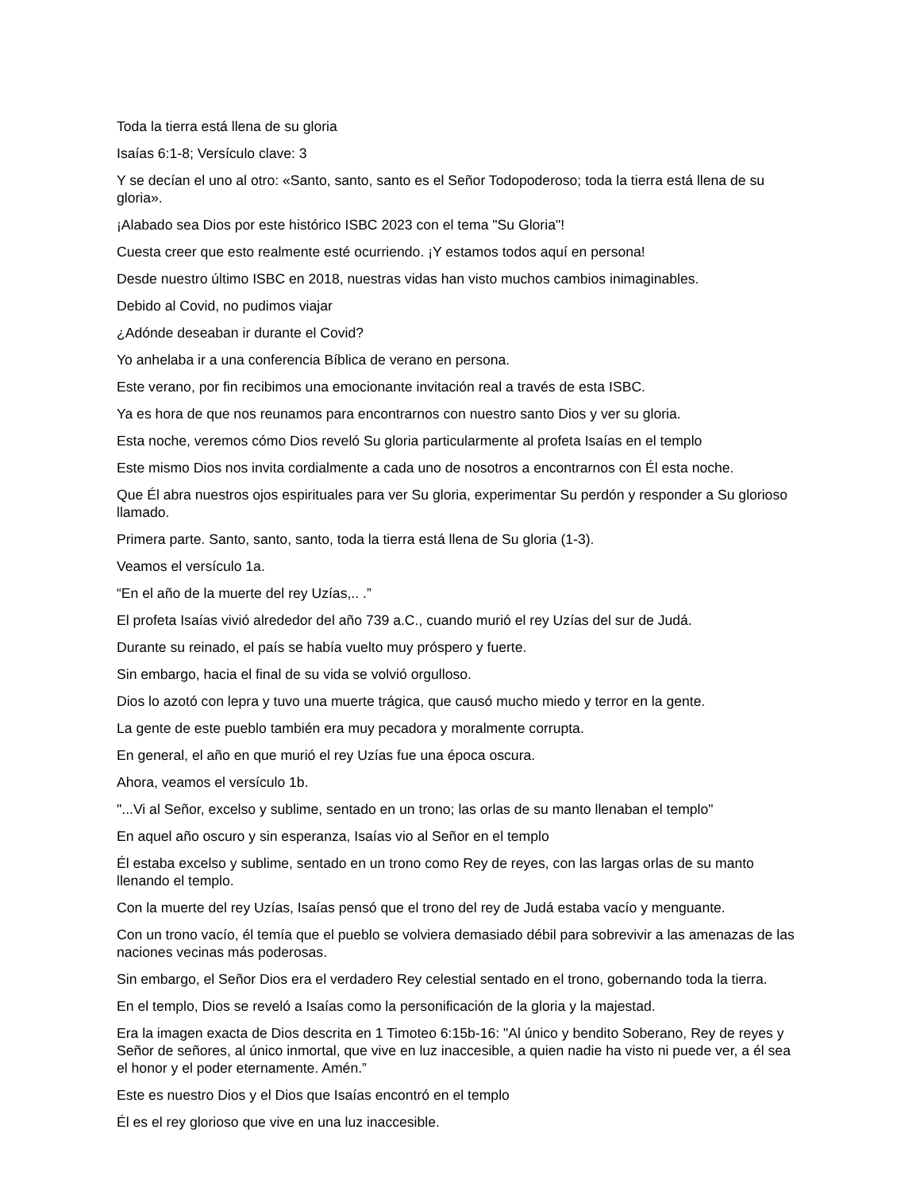Toda la tierra está llena de su gloria
Isaías 6:1-8; Versículo clave: 3
Y se decían el uno al otro: «Santo, santo, santo es el Señor Todopoderoso; toda la tierra está llena de su gloria».
¡Alabado sea Dios por este histórico ISBC 2023 con el tema "Su Gloria"!
Cuesta creer que esto realmente esté ocurriendo. ¡Y estamos todos aquí en persona!
Desde nuestro último ISBC en 2018, nuestras vidas han visto muchos cambios inimaginables.
Debido al Covid, no pudimos viajar
¿Adónde deseaban ir durante el Covid?
Yo anhelaba ir a una conferencia Bíblica de verano en persona.
Este verano, por fin recibimos una emocionante invitación real a través de esta ISBC.
Ya es hora de que nos reunamos para encontrarnos con nuestro santo Dios y ver su gloria.
Esta noche, veremos cómo Dios reveló Su gloria particularmente al profeta Isaías en el templo
Este mismo Dios nos invita cordialmente a cada uno de nosotros a encontrarnos con Él esta noche.
Que Él abra nuestros ojos espirituales para ver Su gloria, experimentar Su perdón y responder a Su glorioso llamado.
Primera parte. Santo, santo, santo, toda la tierra está llena de Su gloria (1-3).
Veamos el versículo 1a.
“En el año de la muerte del rey Uzías,.. .”
El profeta Isaías vivió alrededor del año 739 a.C., cuando murió el rey Uzías del sur de Judá.
Durante su reinado, el país se había vuelto muy próspero y fuerte.
Sin embargo, hacia el final de su vida se volvió orgulloso.
Dios lo azotó con lepra y tuvo una muerte trágica, que causó mucho miedo y terror en la gente.
La gente de este pueblo también era muy pecadora y moralmente corrupta.
En general, el año en que murió el rey Uzías fue una época oscura.
Ahora, veamos el versículo 1b.
"...Vi al Señor, excelso y sublime, sentado en un trono; las orlas de su manto llenaban el templo"
En aquel año oscuro y sin esperanza, Isaías vio al Señor en el templo
Él estaba excelso y sublime, sentado en un trono como Rey de reyes, con las largas orlas de su manto llenando el templo.
Con la muerte del rey Uzías, Isaías pensó que el trono del rey de Judá estaba vacío y menguante.
Con un trono vacío, él temía que el pueblo se volviera demasiado débil para sobrevivir a las amenazas de las naciones vecinas más poderosas.
Sin embargo, el Señor Dios era el verdadero Rey celestial sentado en el trono, gobernando toda la tierra.
En el templo, Dios se reveló a Isaías como la personificación de la gloria y la majestad.
Era la imagen exacta de Dios descrita en 1 Timoteo 6:15b-16: "Al único y bendito Soberano, Rey de reyes y Señor de señores, al único inmortal, que vive en luz inaccesible, a quien nadie ha visto ni puede ver, a él sea el honor y el poder eternamente. Amén.”
Este es nuestro Dios y el Dios que Isaías encontró en el templo
Él es el rey glorioso que vive en una luz inaccesible.